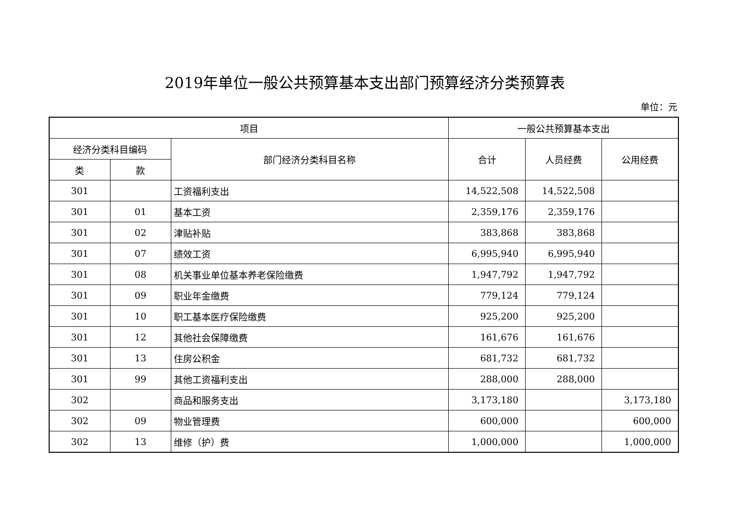2019年单位一般公共预算基本支出部门预算经济分类预算表
单位：元
| 项目 | | | 一般公共预算基本支出 | | |
| --- | --- | --- | --- | --- | --- |
| 经济分类科目编码 | | 部门经济分类科目名称 | 合计 | 人员经费 | 公用经费 |
| 类 | 款 | | | | |
| 301 | | 工资福利支出 | 14,522,508 | 14,522,508 | |
| 301 | 01 | 基本工资 | 2,359,176 | 2,359,176 | |
| 301 | 02 | 津贴补贴 | 383,868 | 383,868 | |
| 301 | 07 | 绩效工资 | 6,995,940 | 6,995,940 | |
| 301 | 08 | 机关事业单位基本养老保险缴费 | 1,947,792 | 1,947,792 | |
| 301 | 09 | 职业年金缴费 | 779,124 | 779,124 | |
| 301 | 10 | 职工基本医疗保险缴费 | 925,200 | 925,200 | |
| 301 | 12 | 其他社会保障缴费 | 161,676 | 161,676 | |
| 301 | 13 | 住房公积金 | 681,732 | 681,732 | |
| 301 | 99 | 其他工资福利支出 | 288,000 | 288,000 | |
| 302 | | 商品和服务支出 | 3,173,180 | | 3,173,180 |
| 302 | 09 | 物业管理费 | 600,000 | | 600,000 |
| 302 | 13 | 维修（护）费 | 1,000,000 | | 1,000,000 |